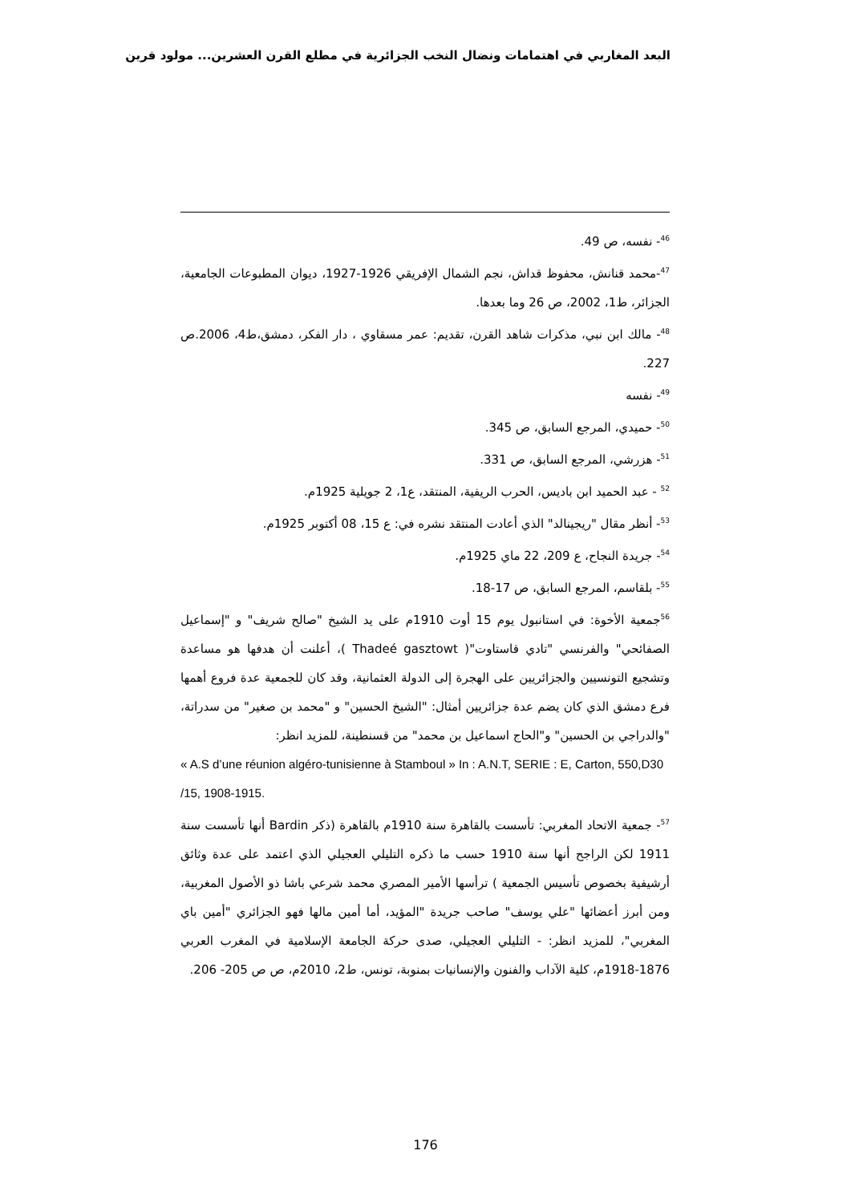البعد المغاربي في اهتمامات ونضال النخب الجزائرية في مطلع القرن العشرين... مولود قرين
<sup>46</sup>- نفسه، ص 49.
<sup>47</sup>-محمد قنانش، محفوظ قداش، نجم الشمال الإفريقي 1926-1927، ديوان المطبوعات الجامعية، الجزائر، ط1، 2002، ص 26 وما بعدها.
<sup>48</sup>- مالك ابن نبي، مذكرات شاهد القرن، تقديم: عمر مسقاوي ، دار الفكر، دمشق،ط4، 2006.ص 227.
<sup>49</sup>- نفسه
<sup>50</sup>- حميدي، المرجع السابق، ص 345.
<sup>51</sup>- هزرشي، المرجع السابق، ص 331.
<sup>52</sup> - عبد الحميد ابن باديس، الحرب الريفية، المنتقد، ع1، 2 جويلية 1925م.
<sup>53</sup>- أنظر مقال "ريجينالد" الذي أعادت المنتقد نشره في: ع 15، 08 أكتوبر 1925م.
<sup>54</sup>- جريدة النجاح، ع 209، 22 ماي 1925م.
<sup>55</sup>- بلقاسم، المرجع السابق، ص 17-18.
<sup>56</sup> جمعية الأخوة: في استانبول يوم 15 أوت 1910م على يد الشيخ "صالح شريف" و "إسماعيل الصفائحي" والفرنسي "تادي قاستاوت"( Thadeé gasztowt )، أعلنت أن هدفها هو مساعدة وتشجيع التونسيين والجزائريين على الهجرة إلى الدولة العثمانية، وقد كان للجمعية عدة فروع أهمها فرع دمشق الذي كان يضم عدة جزائريين أمثال: "الشيخ الحسين" و "محمد بن صغير" من سدراتة، "والدراجي بن الحسين" و"الحاج اسماعيل بن محمد" من قسنطينة، للمزيد انظر:
« A.S d’une réunion algéro-tunisienne à Stamboul » In : A.N.T, SERIE : E, Carton, 550,D30 /15, 1908-1915.
<sup>57</sup>- جمعية الاتحاد المغربي: تأسست بالقاهرة سنة 1910م بالقاهرة (ذكر Bardin أنها تأسست سنة 1911 لكن الراجح أنها سنة 1910 حسب ما ذكره التليلي العجيلي الذي اعتمد على عدة وثائق أرشيفية بخصوص تأسيس الجمعية ) ترأسها الأمير المصري محمد شرعي باشا ذو الأصول المغربية، ومن أبرز أعضائها "علي يوسف" صاحب جريدة "المؤيد، أما أمين مالها فهو الجزائري "أمين باي المغربي"، للمزيد انظر: - التليلي العجيلي، صدى حركة الجامعة الإسلامية في المغرب العربي 1876-1918م، كلية الآداب والفنون والإنسانيات بمنوبة، تونس، ط2، 2010م، ص ص 205- 206.
176